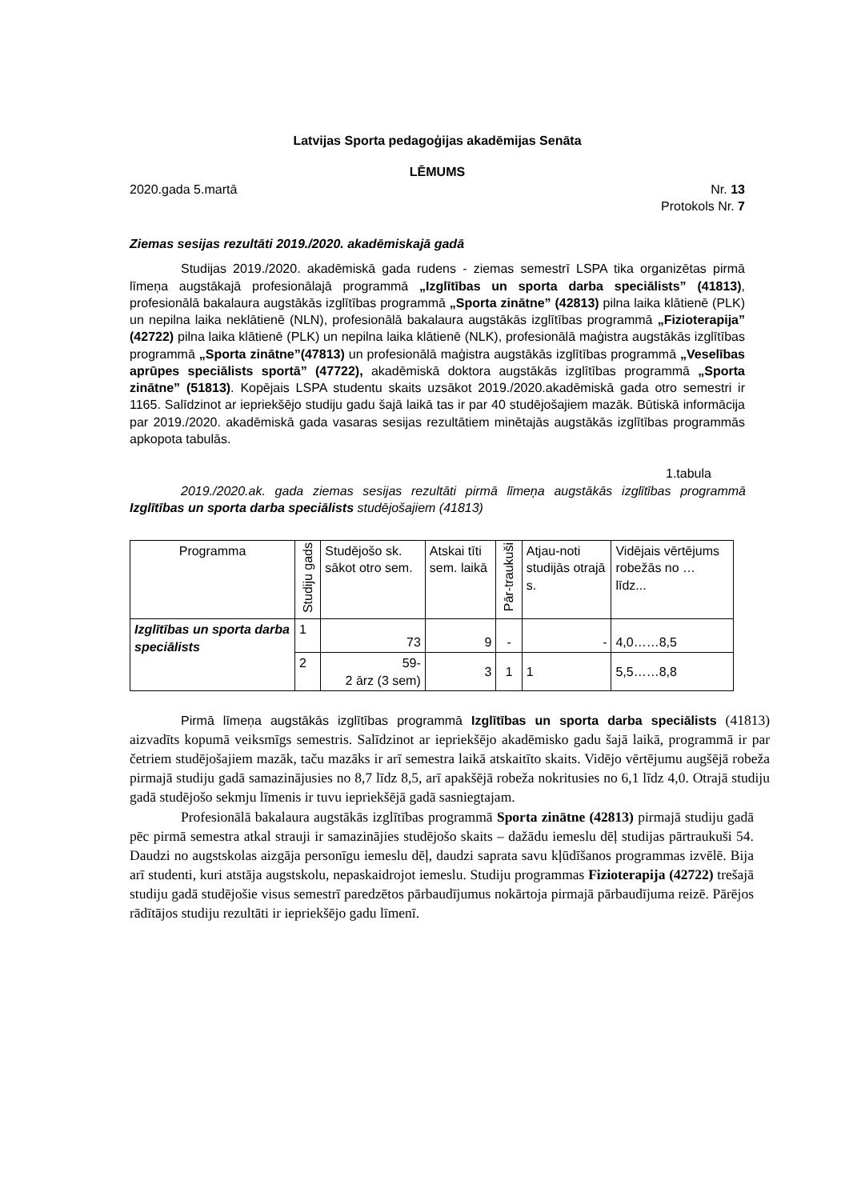Latvijas Sporta pedagoģijas akadēmijas Senāta
LĒMUMS
2020.gada 5.martā Nr. 13
Protokols Nr. 7
Ziemas sesijas rezultāti 2019./2020. akadēmiskajā gadā
Studijas 2019./2020. akadēmiskā gada rudens - ziemas semestrī LSPA tika organizētas pirmā līmeņa augstākajā profesionālajā programmā „Izglītības un sporta darba speciālists” (41813), profesionālā bakalaura augstākās izglītības programmā „Sporta zinātne” (42813) pilna laika klātienē (PLK) un nepilna laika neklātienē (NLN), profesionālā bakalaura augstākās izglītības programmā „Fizioterapija” (42722) pilna laika klātienē (PLK) un nepilna laika klātienē (NLK), profesionālā maģistra augstākās izglītības programmā „Sporta zinātne”(47813) un profesionālā maģistra augstākās izglītības programmā „Veselības aprūpes speciālists sportā” (47722), akadēmiskā doktora augstākās izglītības programmā „Sporta zinātne” (51813). Kopējais LSPA studentu skaits uzsākot 2019./2020.akadēmiskā gada otro semestri ir 1165. Salīdzinot ar iepriekšējo studiju gadu šajā laikā tas ir par 40 studējošajiem mazāk. Būtiskā informācija par 2019./2020. akadēmiskā gada vasaras sesijas rezultātiem minētajās augstākās izglītības programmās apkopota tabulās.
1.tabula
2019./2020.ak. gada ziemas sesijas rezultāti pirmā līmeņa augstākās izglītības programmā Izglītības un sporta darba speciālists studējošajiem (41813)
| Programma | Studiju gads | Studējošo sk. sākot otro sem. | Atskai tīti sem. laikā | Pār-traukuši | Atjau-noti studijās otrajā s. | Vidējais vērtējums robežās no … līdz... |
| --- | --- | --- | --- | --- | --- | --- |
| Izglītības un sporta darba speciālists | 1 | 73 | 9 | - | - | 4,0……8,5 |
| | 2 | 59- 2 ārz (3 sem) | 3 | 1 | 1 | 5,5……8,8 |
Pirmā līmeņa augstākās izglītības programmā Izglītības un sporta darba speciālists (41813) aizvadīts kopumā veiksmīgs semestris. Salīdzinot ar iepriekšējo akadēmisko gadu šajā laikā, programmā ir par četriem studējošajiem mazāk, taču mazāks ir arī semestra laikā atskaitīto skaits. Vidējo vērtējumu augšējā robeža pirmajā studiju gadā samazinājusies no 8,7 līdz 8,5, arī apakšējā robeža nokritusies no 6,1 līdz 4,0. Otrajā studiju gadā studējošo sekmju līmenis ir tuvu iepriekšējā gadā sasniegtajam.
Profesionālā bakalaura augstākās izglītības programmā Sporta zinātne (42813) pirmajā studiju gadā pēc pirmā semestra atkal strauji ir samazinājies studējošo skaits – dažādu iemeslu dēļ studijas pārtraukuši 54. Daudzi no augstskolas aizgāja personīgu iemeslu dēļ, daudzi saprata savu kļūdīšanos programmas izvēlē. Bija arī studenti, kuri atstāja augstskolu, nepaskaidrojot iemeslu. Studiju programmas Fizioterapija (42722) trešajā studiju gadā studējošie visus semestrī paredzētos pārbaudījumus nokārtoja pirmajā pārbaudījuma reizē. Pārējos rādītājos studiju rezultāti ir iepriekšējo gadu līmenī.